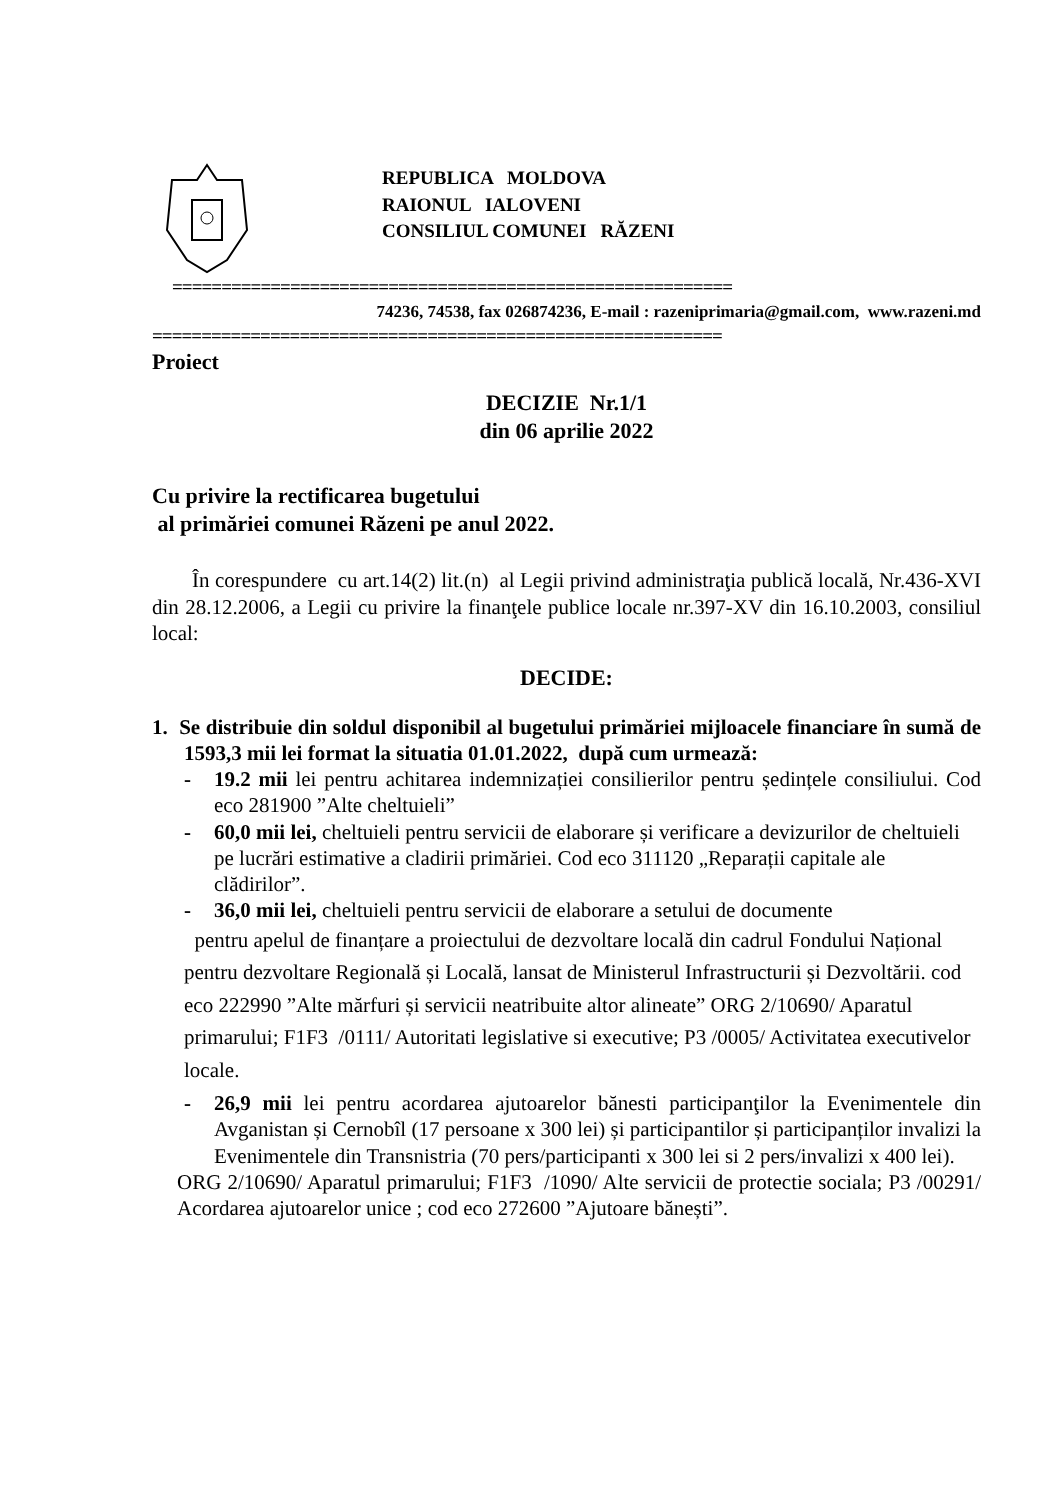REPUBLICA MOLDOVA
RAIONUL IALOVENI
CONSILIUL COMUNEI RĂZENI
=========================================================
74236, 74538, fax 026874236, E-mail : razeniprimaria@gmail.com, www.razeni.md
==========================================================
Proiect
DECIZIE Nr.1/1
din 06 aprilie 2022
Cu privire la rectificarea bugetului
al primăriei comunei Răzeni pe anul 2022.
În corespundere cu art.14(2) lit.(n) al Legii privind administraţia publică locală, Nr.436-XVI din 28.12.2006, a Legii cu privire la finanţele publice locale nr.397-XV din 16.10.2003, consiliul local:
DECIDE:
1. Se distribuie din soldul disponibil al bugetului primăriei mijloacele financiare în sumă de 1593,3 mii lei format la situatia 01.01.2022, după cum urmează:
- 19.2 mii lei pentru achitarea indemnizației consilierilor pentru ședințele consiliului. Cod eco 281900 ”Alte cheltuieli”
- 60,0 mii lei, cheltuieli pentru servicii de elaborare și verificare a devizurilor de cheltuieli pe lucrări estimative a cladirii primăriei. Cod eco 311120 „Reparații capitale ale clădirilor”.
- 36,0 mii lei, cheltuieli pentru servicii de elaborare a setului de documente
pentru apelul de finanțare a proiectului de dezvoltare locală din cadrul Fondului Național pentru dezvoltare Regională și Locală, lansat de Ministerul Infrastructurii și Dezvoltării. cod eco 222990 ”Alte mărfuri și servicii neatribuite altor alineate” ORG 2/10690/ Aparatul primarului; F1F3 /0111/ Autoritati legislative si executive; P3 /0005/ Activitatea executivelor locale.
- 26,9 mii lei pentru acordarea ajutoarelor bănesti participanţilor la Evenimentele din Avganistan și Cernobîl (17 persoane x 300 lei) și participantilor și participanților invalizi la Evenimentele din Transnistria (70 pers/participanti x 300 lei si 2 pers/invalizi x 400 lei).
ORG 2/10690/ Aparatul primarului; F1F3 /1090/ Alte servicii de protectie sociala; P3 /00291/ Acordarea ajutoarelor unice ; cod eco 272600 ”Ajutoare bănești”.